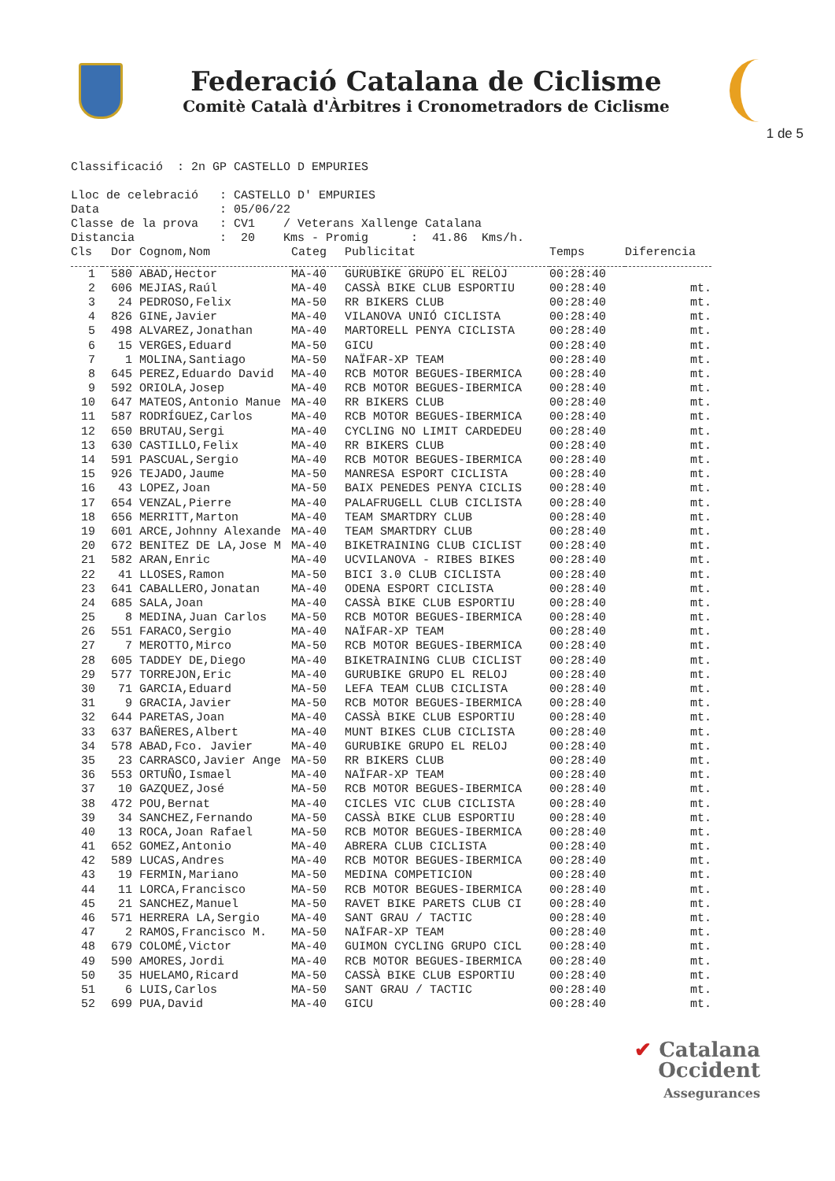Federació Catalana de Ciclisme
Comitè Català d'Àrbitres i Cronometradors de Ciclisme
1 de 5
Classificació : 2n GP CASTELLO D EMPURIES Lloc de celebració : CASTELLO D' EMPURIES Data : 05/06/22 Classe de la prova : CV1 / Veterans Xallenge Catalana Distancia : 20 Kms - Promig : 41.86 Kms/h.
| Cls | Dor | Cognom,Nom | Categ | Publicitat | Temps | Diferencia |
| --- | --- | --- | --- | --- | --- | --- |
| 1 | 580 | ABAD,Hector | MA-40 | GURUBIKE GRUPO EL RELOJ | 00:28:40 | |
| 2 | 606 | MEJIAS,Raúl | MA-40 | CASSÀ BIKE CLUB ESPORTIU | 00:28:40 | mt. |
| 3 | 24 | PEDROSO,Felix | MA-50 | RR BIKERS CLUB | 00:28:40 | mt. |
| 4 | 826 | GINE,Javier | MA-40 | VILANOVA UNIÓ CICLISTA | 00:28:40 | mt. |
| 5 | 498 | ALVAREZ,Jonathan | MA-40 | MARTORELL PENYA CICLISTA | 00:28:40 | mt. |
| 6 | 15 | VERGES,Eduard | MA-50 | GICU | 00:28:40 | mt. |
| 7 | 1 | MOLINA,Santiago | MA-50 | NAÏFAR-XP TEAM | 00:28:40 | mt. |
| 8 | 645 | PEREZ,Eduardo David | MA-40 | RCB MOTOR BEGUES-IBERMICA | 00:28:40 | mt. |
| 9 | 592 | ORIOLA,Josep | MA-40 | RCB MOTOR BEGUES-IBERMICA | 00:28:40 | mt. |
| 10 | 647 | MATEOS,Antonio Manue | MA-40 | RR BIKERS CLUB | 00:28:40 | mt. |
| 11 | 587 | RODRÍGUEZ,Carlos | MA-40 | RCB MOTOR BEGUES-IBERMICA | 00:28:40 | mt. |
| 12 | 650 | BRUTAU,Sergi | MA-40 | CYCLING NO LIMIT CARDEDEU | 00:28:40 | mt. |
| 13 | 630 | CASTILLO,Felix | MA-40 | RR BIKERS CLUB | 00:28:40 | mt. |
| 14 | 591 | PASCUAL,Sergio | MA-40 | RCB MOTOR BEGUES-IBERMICA | 00:28:40 | mt. |
| 15 | 926 | TEJADO,Jaume | MA-50 | MANRESA ESPORT CICLISTA | 00:28:40 | mt. |
| 16 | 43 | LOPEZ,Joan | MA-50 | BAIX PENEDES PENYA CICLIS | 00:28:40 | mt. |
| 17 | 654 | VENZAL,Pierre | MA-40 | PALAFRUGELL CLUB CICLISTA | 00:28:40 | mt. |
| 18 | 656 | MERRITT,Marton | MA-40 | TEAM SMARTDRY CLUB | 00:28:40 | mt. |
| 19 | 601 | ARCE,Johnny Alexande | MA-40 | TEAM SMARTDRY CLUB | 00:28:40 | mt. |
| 20 | 672 | BENITEZ DE LA,Jose M | MA-40 | BIKETRAINING CLUB CICLIST | 00:28:40 | mt. |
| 21 | 582 | ARAN,Enric | MA-40 | UCVILANOVA - RIBES BIKES | 00:28:40 | mt. |
| 22 | 41 | LLOSES,Ramon | MA-50 | BICI 3.0 CLUB CICLISTA | 00:28:40 | mt. |
| 23 | 641 | CABALLERO,Jonatan | MA-40 | ODENA ESPORT CICLISTA | 00:28:40 | mt. |
| 24 | 685 | SALA,Joan | MA-40 | CASSÀ BIKE CLUB ESPORTIU | 00:28:40 | mt. |
| 25 | 8 | MEDINA,Juan Carlos | MA-50 | RCB MOTOR BEGUES-IBERMICA | 00:28:40 | mt. |
| 26 | 551 | FARACO,Sergio | MA-40 | NAÏFAR-XP TEAM | 00:28:40 | mt. |
| 27 | 7 | MEROTTO,Mirco | MA-50 | RCB MOTOR BEGUES-IBERMICA | 00:28:40 | mt. |
| 28 | 605 | TADDEY DE,Diego | MA-40 | BIKETRAINING CLUB CICLIST | 00:28:40 | mt. |
| 29 | 577 | TORREJON,Eric | MA-40 | GURUBIKE GRUPO EL RELOJ | 00:28:40 | mt. |
| 30 | 71 | GARCIA,Eduard | MA-50 | LEFA TEAM CLUB CICLISTA | 00:28:40 | mt. |
| 31 | 9 | GRACIA,Javier | MA-50 | RCB MOTOR BEGUES-IBERMICA | 00:28:40 | mt. |
| 32 | 644 | PARETAS,Joan | MA-40 | CASSÀ BIKE CLUB ESPORTIU | 00:28:40 | mt. |
| 33 | 637 | BAÑERES,Albert | MA-40 | MUNT BIKES CLUB CICLISTA | 00:28:40 | mt. |
| 34 | 578 | ABAD,Fco. Javier | MA-40 | GURUBIKE GRUPO EL RELOJ | 00:28:40 | mt. |
| 35 | 23 | CARRASCO,Javier Ange | MA-50 | RR BIKERS CLUB | 00:28:40 | mt. |
| 36 | 553 | ORTUÑO,Ismael | MA-40 | NAÏFAR-XP TEAM | 00:28:40 | mt. |
| 37 | 10 | GAZQUEZ,José | MA-50 | RCB MOTOR BEGUES-IBERMICA | 00:28:40 | mt. |
| 38 | 472 | POU,Bernat | MA-40 | CICLES VIC CLUB CICLISTA | 00:28:40 | mt. |
| 39 | 34 | SANCHEZ,Fernando | MA-50 | CASSÀ BIKE CLUB ESPORTIU | 00:28:40 | mt. |
| 40 | 13 | ROCA,Joan Rafael | MA-50 | RCB MOTOR BEGUES-IBERMICA | 00:28:40 | mt. |
| 41 | 652 | GOMEZ,Antonio | MA-40 | ABRERA CLUB CICLISTA | 00:28:40 | mt. |
| 42 | 589 | LUCAS,Andres | MA-40 | RCB MOTOR BEGUES-IBERMICA | 00:28:40 | mt. |
| 43 | 19 | FERMIN,Mariano | MA-50 | MEDINA COMPETICION | 00:28:40 | mt. |
| 44 | 11 | LORCA,Francisco | MA-50 | RCB MOTOR BEGUES-IBERMICA | 00:28:40 | mt. |
| 45 | 21 | SANCHEZ,Manuel | MA-50 | RAVET BIKE PARETS CLUB CI | 00:28:40 | mt. |
| 46 | 571 | HERRERA LA,Sergio | MA-40 | SANT GRAU / TACTIC | 00:28:40 | mt. |
| 47 | 2 | RAMOS,Francisco M. | MA-50 | NAÏFAR-XP TEAM | 00:28:40 | mt. |
| 48 | 679 | COLOMÉ,Victor | MA-40 | GUIMON CYCLING GRUPO CICL | 00:28:40 | mt. |
| 49 | 590 | AMORES,Jordi | MA-40 | RCB MOTOR BEGUES-IBERMICA | 00:28:40 | mt. |
| 50 | 35 | HUELAMO,Ricard | MA-50 | CASSÀ BIKE CLUB ESPORTIU | 00:28:40 | mt. |
| 51 | 6 | LUIS,Carlos | MA-50 | SANT GRAU / TACTIC | 00:28:40 | mt. |
| 52 | 699 | PUA,David | MA-40 | GICU | 00:28:40 | mt. |
✔ Catalana
Occident
Assegurances